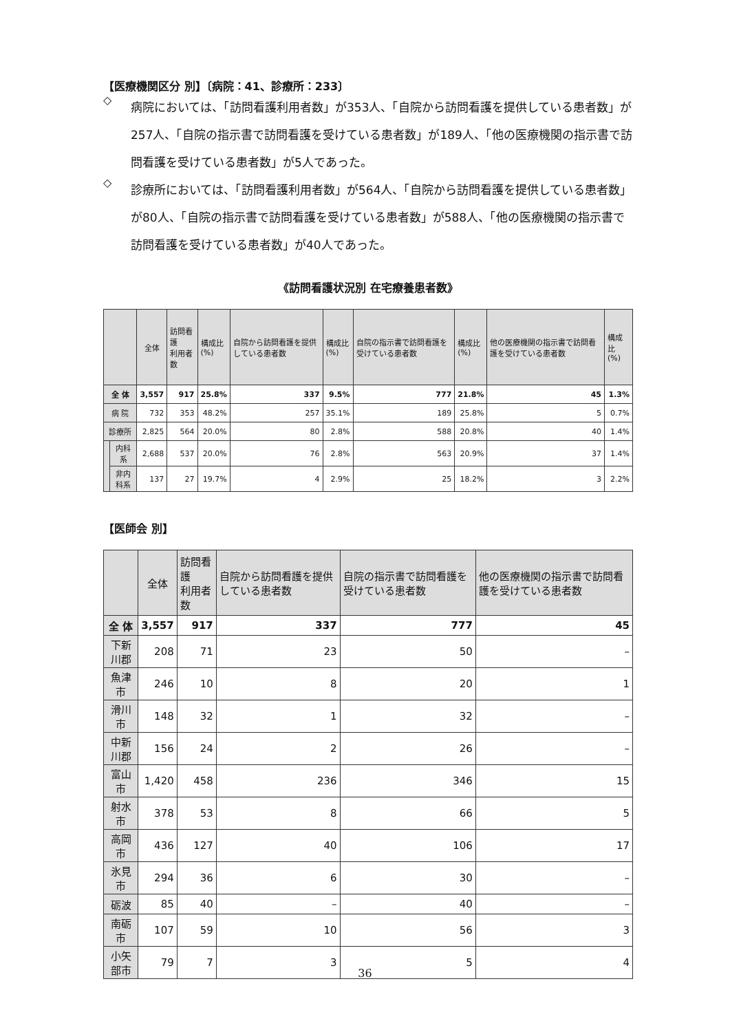【医療機関区分 別】〔病院：41、診療所：233〕
◇
病院においては、「訪問看護利用者数」が353人、「自院から訪問看護を提供している患者数」が257人、「自院の指示書で訪問看護を受けている患者数」が189人、「他の医療機関の指示書で訪問看護を受けている患者数」が5人であった。
◇
診療所においては、「訪問看護利用者数」が564人、「自院から訪問看護を提供している患者数」が80人、「自院の指示書で訪問看護を受けている患者数」が588人、「他の医療機関の指示書で訪問看護を受けている患者数」が40人であった。
《訪問看護状況別 在宅療養患者数》
| | | 全体 | 訪問看護 利用者数 | 構成比 (%) | 自院から訪問看護を提供している患者数 | 構成比 (%) | 自院の指示書で訪問看護を受けている患者数 | 構成比 (%) | 他の医療機関の指示書で訪問看護を受けている患者数 | 構成比 (%) |
| --- | --- | --- | --- | --- | --- | --- | --- | --- | --- | --- |
| 全 体 | | 3,557 | 917 | 25.8% | 337 | 9.5% | 777 | 21.8% | 45 | 1.3% |
| 病 院 | | 732 | 353 | 48.2% | 257 | 35.1% | 189 | 25.8% | 5 | 0.7% |
| 診療所 | | 2,825 | 564 | 20.0% | 80 | 2.8% | 588 | 20.8% | 40 | 1.4% |
| | 内科系 | 2,688 | 537 | 20.0% | 76 | 2.8% | 563 | 20.9% | 37 | 1.4% |
| | 非内科系 | 137 | 27 | 19.7% | 4 | 2.9% | 25 | 18.2% | 3 | 2.2% |
【医師会 別】
| | 全体 | 訪問看護 利用者数 | 自院から訪問看護を提供している患者数 | 自院の指示書で訪問看護を受けている患者数 | 他の医療機関の指示書で訪問看護を受けている患者数 |
| --- | --- | --- | --- | --- | --- |
| 全 体 | 3,557 | 917 | 337 | 777 | 45 |
| 下新川郡 | 208 | 71 | 23 | 50 | – |
| 魚津市 | 246 | 10 | 8 | 20 | 1 |
| 滑川市 | 148 | 32 | 1 | 32 | – |
| 中新川郡 | 156 | 24 | 2 | 26 | – |
| 富山市 | 1,420 | 458 | 236 | 346 | 15 |
| 射水市 | 378 | 53 | 8 | 66 | 5 |
| 高岡市 | 436 | 127 | 40 | 106 | 17 |
| 氷見市 | 294 | 36 | 6 | 30 | – |
| 砺波 | 85 | 40 | – | 40 | – |
| 南砺市 | 107 | 59 | 10 | 56 | 3 |
| 小矢部市 | 79 | 7 | 3 | 5 | 4 |
36